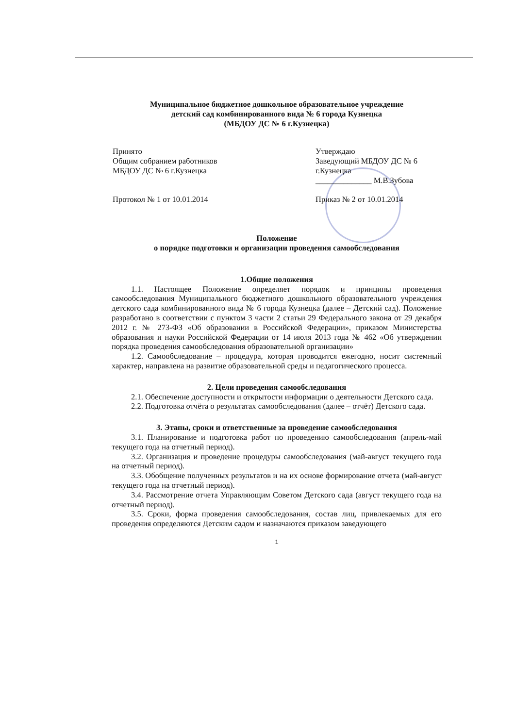Муниципальное бюджетное дошкольное образовательное учреждение
детский сад комбинированного вида № 6 города Кузнецка
(МБДОУ ДС № 6 г.Кузнецка)
Принято
Общим собранием работников
МБДОУ ДС № 6 г.Кузнецка
Протокол № 1 от 10.01.2014
Утверждаю
Заведующий МБДОУ ДС № 6
г.Кузнецка
______________ М.В.Зубова
Приказ № 2 от 10.01.2014
Положение
о порядке подготовки и организации проведения самообследования
1.Общие положения
1.1. Настоящее Положение определяет порядок и принципы проведения самообследования Муниципального бюджетного дошкольного образовательного учреждения детского сада комбинированного вида № 6 города Кузнецка (далее – Детский сад). Положение разработано в соответствии с пунктом 3 части 2 статьи 29 Федерального закона от 29 декабря 2012 г. № 273-ФЗ «Об образовании в Российской Федерации», приказом Министерства образования и науки Российской Федерации от 14 июля 2013 года № 462 «Об утверждении порядка проведения самообследования образовательной организации»
1.2. Самообследование – процедура, которая проводится ежегодно, носит системный характер, направлена на развитие образовательной среды и педагогического процесса.
2. Цели проведения самообследования
2.1. Обеспечение доступности и открытости информации о деятельности Детского сада.
2.2. Подготовка отчёта о результатах самообследования (далее – отчёт) Детского сада.
3. Этапы, сроки и ответственные за проведение самообследования
3.1. Планирование и подготовка работ по проведению самообследования (апрель-май текущего года на отчетный период).
3.2. Организация и проведение процедуры самообследования (май-август текущего года на отчетный период).
3.3. Обобщение полученных результатов и на их основе формирование отчета (май-август текущего года на отчетный период).
3.4. Рассмотрение отчета Управляющим Советом Детского сада (август текущего года на отчетный период).
3.5. Сроки, форма проведения самообследования, состав лиц, привлекаемых для его проведения определяются Детским садом и назначаются приказом заведующего
1